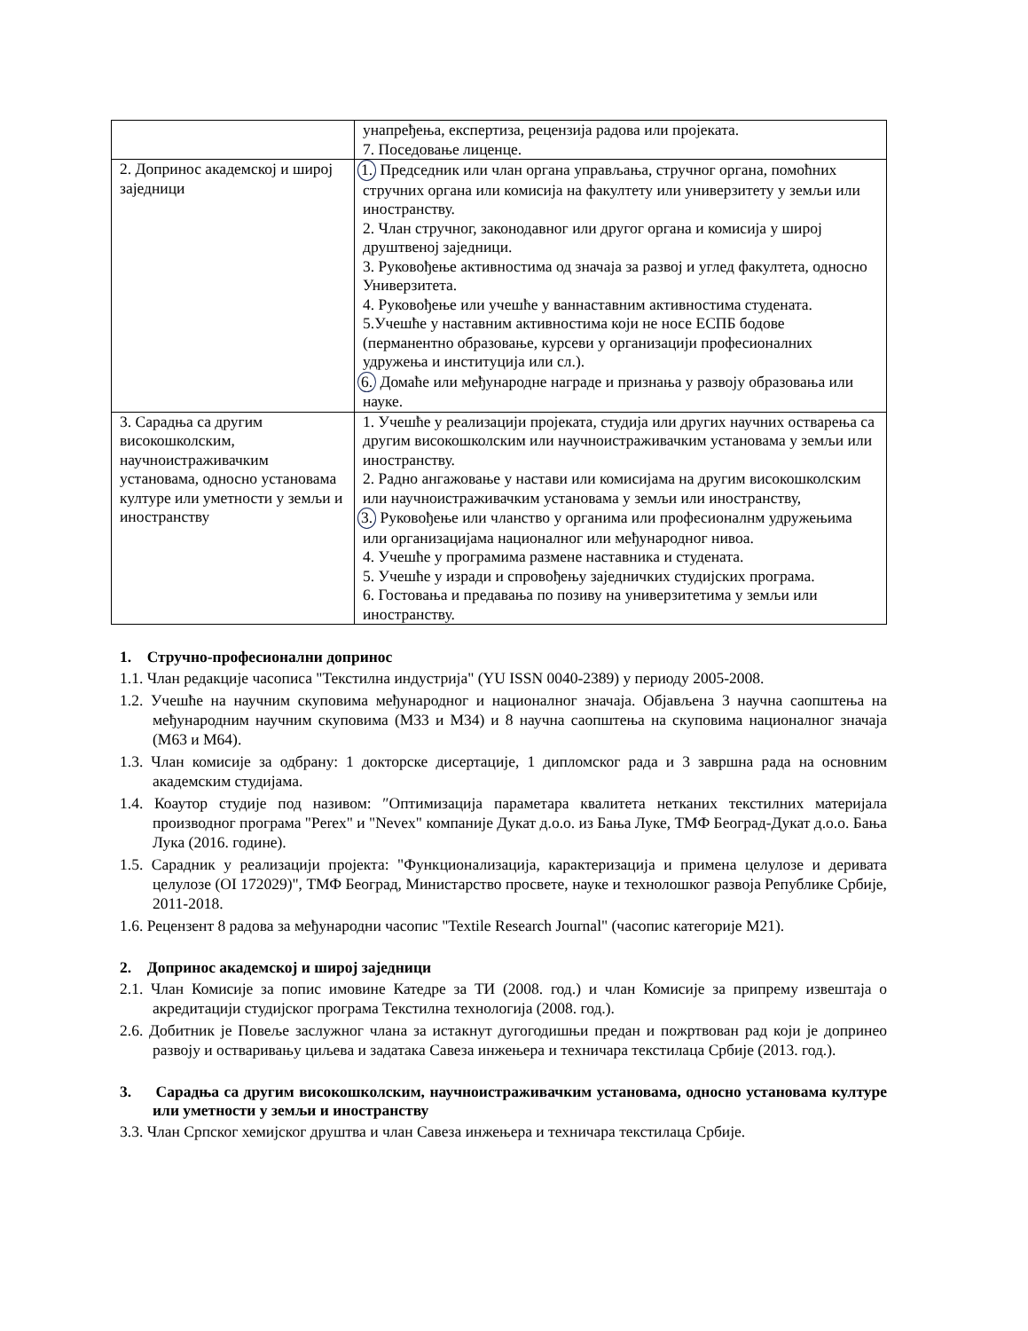| | унапређења, експертиза, рецензија радова или пројеката. 7. Поседовање лиценце. |
| 2. Допринос академској и широј заједници | 1. Председник или члан органа управљања, стручног органа, помоћних стручних органа или комисија на факултету или универзитету у земљи или иностранству. 2. Члан стручног, законодавног или другог органа и комисија у широј друштвеној заједници. 3. Руковођење активностима од значаја за развој и углед факултета, односно Универзитета. 4. Руковођење или учешће у ваннаставним активностима студената. 5.Учешће у наставним активностима који не носе ЕСПБ бодове (перманентно образовање, курсеви у организацији професионалних удружења и институција или сл.). 6. Домаће или међународне награде и признања у развоју образовања или науке. |
| 3. Сарадња са другим високошколским, научноистраживачким установама, односно установама културе или уметности у земљи и иностранству | 1. Учешће у реализацији пројеката, студија или других научних остварења са другим високошколским или научноистраживачким установама у земљи или иностранству. 2. Радно ангажовање у настави или комисијама на другим високошколским или научноистраживачким установама у земљи или иностранству, 3. Руковођење или чланство у органима или професионалнм удружењима или организацијама националног или међународног нивоа. 4. Учешће у програмима размене наставника и студената. 5. Учешће у изради и спровођењу заједничких студијских програма. 6. Гостовања и предавања по позиву на универзитетима у земљи или иностранству. |
1. Стручно-професионални допринос
1.1. Члан редакције часописа "Текстилна индустрија" (YU ISSN 0040-2389) у периоду 2005-2008.
1.2. Учешће на научним скуповима међународног и националног значаја. Објављена 3 научна саопштења на међународним научним скуповима (М33 и М34) и 8 научна саопштења на скуповима националног значаја (М63 и М64).
1.3. Члан комисије за одбрану: 1 докторске дисертације, 1 дипломског рада и 3 завршна рада на основним академским студијама.
1.4. Коаутор студије под називом: ″Оптимизација параметара квалитета нетканих текстилних материјала производног програма "Perex" и "Nevex" компаније Дукат д.о.о. из Бања Луке, ТМФ Београд-Дукат д.о.о. Бања Лука (2016. године).
1.5. Сарадник у реализацији пројекта: "Функционализација, карактеризација и примена целулозе и деривата целулозе (OI 172029)", ТМФ Београд, Министарство просвете, науке и технолошког развоја Републике Србије, 2011-2018.
1.6. Рецензент 8 радова за међународни часопис "Textile Research Journal" (часопис категорије М21).
2. Допринос академској и широј заједници
2.1. Члан Комисије за попис имовине Катедре за ТИ (2008. год.) и члан Комисије за припрему извештаја о акредитацији студијског програма Текстилна технологија (2008. год.).
2.6. Добитник је Повеље заслужног члана за истакнут дугогодишњи предан и пожртвован рад који је допринео развоју и остваривању циљева и задатака Савеза инжењера и техничара текстилаца Србије (2013. год.).
3. Сарадња са другим високошколским, научноистраживачким установама, односно установама културе или уметности у земљи и иностранству
3.3. Члан Српског хемијског друштва и члан Савеза инжењера и техничара текстилаца Србије.